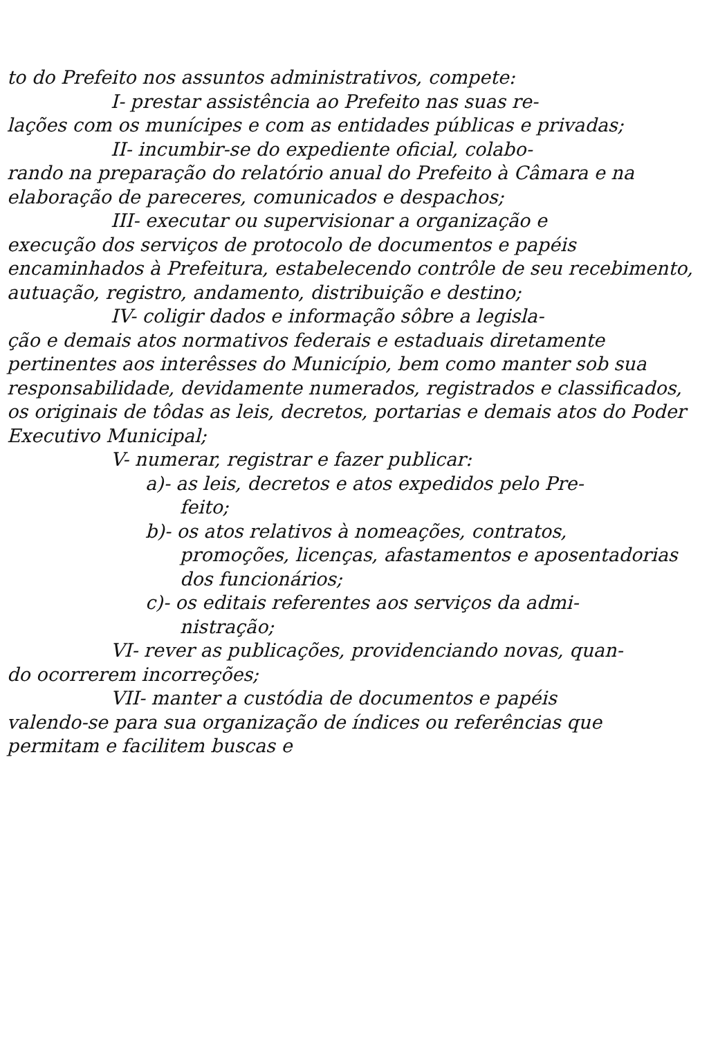to do Prefeito nos assuntos administrativos, compete:
I- prestar assistência ao Prefeito nas suas re-
lações com os munícipes e com as entidades públicas e privadas;
II- incumbir-se do expediente oficial, colabo-
rando na preparação do relatório anual do Prefeito à Câmara e na elaboração de pareceres, comunicados e despachos;
III- executar ou supervisionar a organização e
execução dos serviços de protocolo de documentos e papéis encaminhados à Prefeitura, estabelecendo contrôle de seu recebimento, autuação, registro, andamento, distribuição e destino;
IV- coligir dados e informação sôbre a legisla-
ção e demais atos normativos federais e estaduais diretamente pertinentes aos interêsses do Município, bem como manter sob sua responsabilidade, devidamente numerados, registrados e classificados, os originais de tôdas as leis, decretos, portarias e demais atos do Poder Executivo Municipal;
V- numerar, registrar e fazer publicar:
a)- as leis, decretos e atos expedidos pelo Pre-
feito;
b)- os atos relativos à nomeações, contratos,
promoções, licenças, afastamentos e aposentadorias dos funcionários;
c)- os editais referentes aos serviços da admi-
nistração;
VI- rever as publicações, providenciando novas, quan-
do ocorrerem incorreções;
VII- manter a custódia de documentos e papéis
valendo-se para sua organização de índices ou referências que permitam e facilitem buscas e